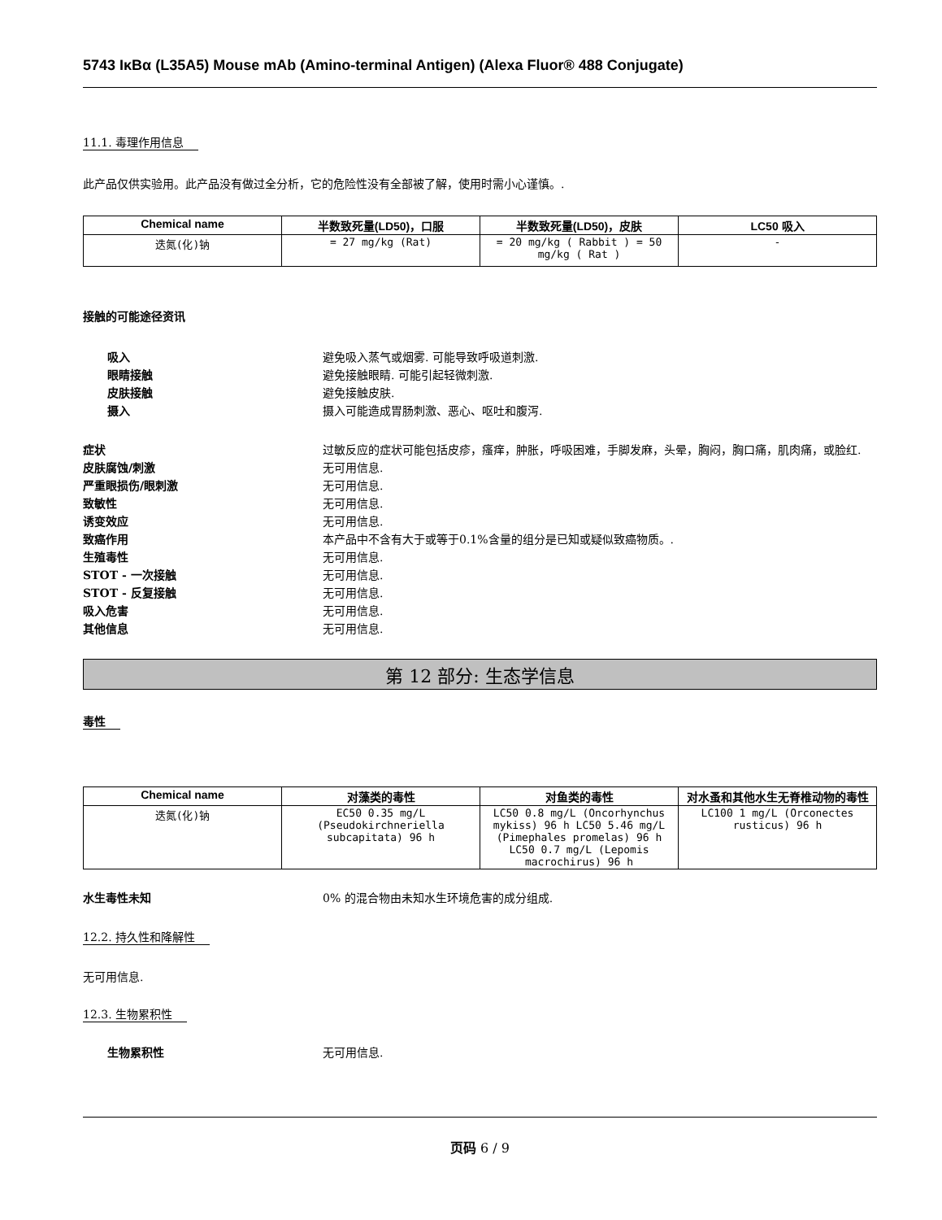5743 IκBα (L35A5) Mouse mAb (Amino-terminal Antigen) (Alexa Fluor® 488 Conjugate)
11.1. 毒理作用信息
此产品仅供实验用。此产品没有做过全分析，它的危险性没有全部被了解，使用时需小心谨慎。.
| Chemical name | 半数致死量(LD50)，口服 | 半数致死量(LD50)，皮肤 | LC50 吸入 |
| --- | --- | --- | --- |
| 迭氮(化)钠 | = 27 mg/kg (Rat) | = 20 mg/kg ( Rabbit ) = 50 mg/kg ( Rat ) | - |
接触的可能途径资讯
吸入 避免吸入蒸气或烟雾. 可能导致呼吸道刺激.
眼睛接触 避免接触眼睛. 可能引起轻微刺激.
皮肤接触 避免接触皮肤.
摄入 摄入可能造成胃肠刺激、恶心、呕吐和腹泻.
症状 过敏反应的症状可能包括皮疹，瘙痒，肿胀，呼吸困难，手脚发麻，头晕，胸闷，胸口痛，肌肉痛，或脸红.
皮肤腐蚀/刺激 无可用信息.
严重眼损伤/眼刺激 无可用信息.
致敏性 无可用信息.
诱变效应 无可用信息.
致癌作用 本产品中不含有大于或等于0.1%含量的组分是已知或疑似致癌物质。.
生殖毒性 无可用信息.
STOT - 一次接触 无可用信息.
STOT - 反复接触 无可用信息.
吸入危害 无可用信息.
其他信息 无可用信息.
第 12 部分: 生态学信息
毒性
| Chemical name | 对藻类的毒性 | 对鱼类的毒性 | 对水蚤和其他水生无脊椎动物的毒性 |
| --- | --- | --- | --- |
| 迭氮(化)钠 | EC50 0.35 mg/L (Pseudokirchneriella subcapitata) 96 h | LC50 0.8 mg/L (Oncorhynchus mykiss) 96 h LC50 5.46 mg/L (Pimephales promelas) 96 h LC50 0.7 mg/L (Lepomis macrochirus) 96 h | LC100 1 mg/L (Orconectes rusticus) 96 h |
水生毒性未知 0% 的混合物由未知水生环境危害的成分组成.
12.2. 持久性和降解性
无可用信息.
12.3. 生物累积性
生物累积性 无可用信息.
页码 6 / 9